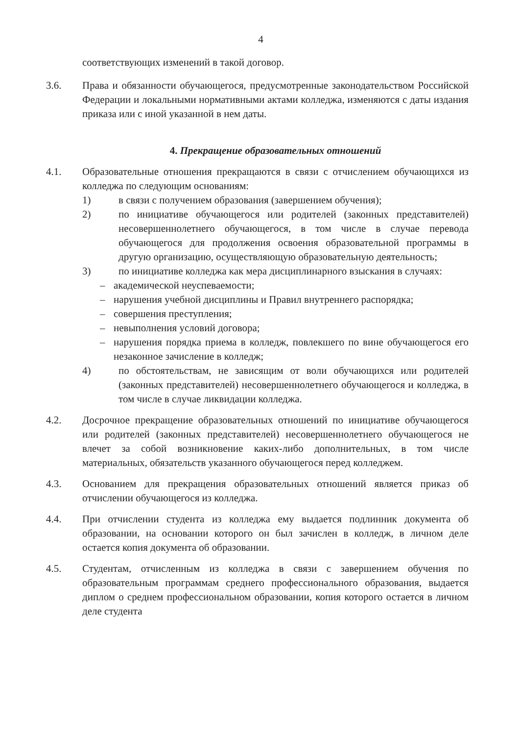4
соответствующих изменений в такой договор.
3.6. Права и обязанности обучающегося, предусмотренные законодательством Российской Федерации и локальными нормативными актами колледжа, изменяются с даты издания приказа или с иной указанной в нем даты.
4. Прекращение образовательных отношений
4.1. Образовательные отношения прекращаются в связи с отчислением обучающихся из колледжа по следующим основаниям:
1) в связи с получением образования (завершением обучения);
2) по инициативе обучающегося или родителей (законных представителей) несовершеннолетнего обучающегося, в том числе в случае перевода обучающегося для продолжения освоения образовательной программы в другую организацию, осуществляющую образовательную деятельность;
3) по инициативе колледжа как мера дисциплинарного взыскания в случаях:
– академической неуспеваемости;
– нарушения учебной дисциплины и Правил внутреннего распорядка;
– совершения преступления;
– невыполнения условий договора;
– нарушения порядка приема в колледж, повлекшего по вине обучающегося его незаконное зачисление в колледж;
4) по обстоятельствам, не зависящим от воли обучающихся или родителей (законных представителей) несовершеннолетнего обучающегося и колледжа, в том числе в случае ликвидации колледжа.
4.2. Досрочное прекращение образовательных отношений по инициативе обучающегося или родителей (законных представителей) несовершеннолетнего обучающегося не влечет за собой возникновение каких-либо дополнительных, в том числе материальных, обязательств указанного обучающегося перед колледжем.
4.3. Основанием для прекращения образовательных отношений является приказ об отчислении обучающегося из колледжа.
4.4. При отчислении студента из колледжа ему выдается подлинник документа об образовании, на основании которого он был зачислен в колледж, в личном деле остается копия документа об образовании.
4.5. Студентам, отчисленным из колледжа в связи с завершением обучения по образовательным программам среднего профессионального образования, выдается диплом о среднем профессиональном образовании, копия которого остается в личном деле студента